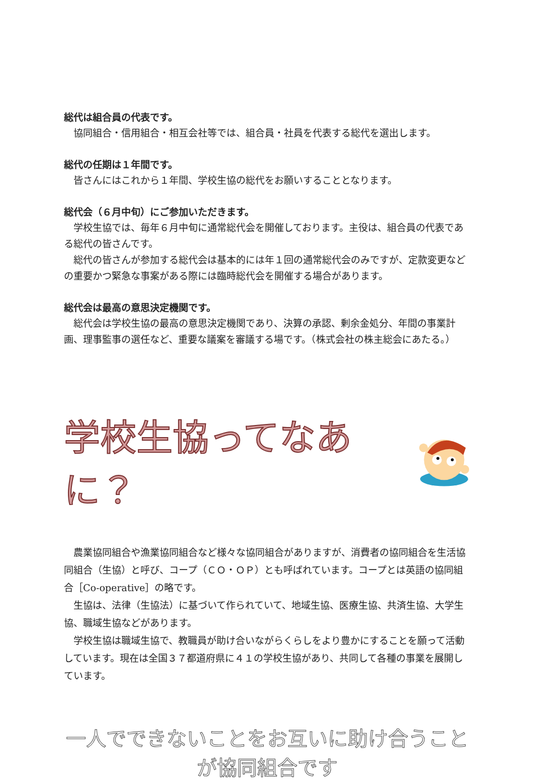総代は組合員の代表です。
協同組合・信用組合・相互会社等では、組合員・社員を代表する総代を選出します。
総代の任期は１年間です。
皆さんにはこれから１年間、学校生協の総代をお願いすることとなります。
総代会（６月中旬）にご参加いただきます。
学校生協では、毎年６月中旬に通常総代会を開催しております。主役は、組合員の代表である総代の皆さんです。
総代の皆さんが参加する総代会は基本的には年１回の通常総代会のみですが、定款変更などの重要かつ緊急な事案がある際には臨時総代会を開催する場合があります。
総代会は最高の意思決定機関です。
総代会は学校生協の最高の意思決定機関であり、決算の承認、剰余金処分、年間の事業計画、理事監事の選任など、重要な議案を審議する場です。（株式会社の株主総会にあたる。）
学校生協ってなあに？
農業協同組合や漁業協同組合など様々な協同組合がありますが、消費者の協同組合を生活協同組合（生協）と呼び、コープ（ＣＯ・ＯＰ）とも呼ばれています。コープとは英語の協同組合［Co-operative］の略です。
生協は、法律（生協法）に基づいて作られていて、地域生協、医療生協、共済生協、大学生協、職域生協などがあります。
学校生協は職域生協で、教職員が助け合いながらくらしをより豊かにすることを願って活動しています。現在は全国３７都道府県に４１の学校生協があり、共同して各種の事業を展開しています。
一人でできないことをお互いに助け合うことが協同組合です